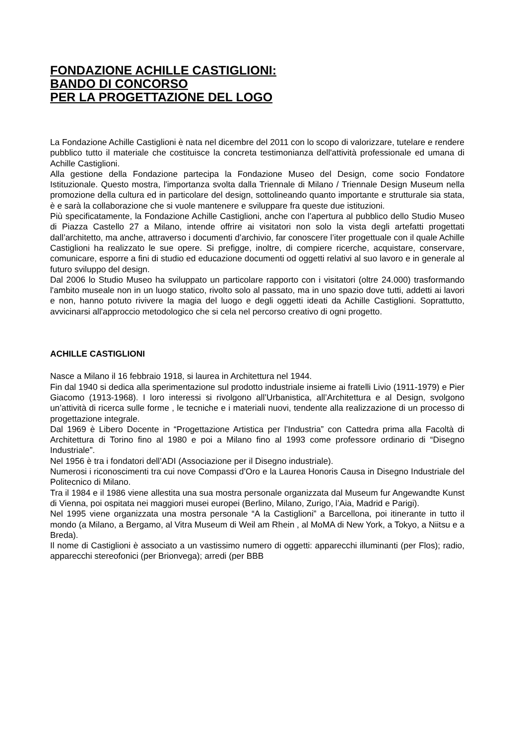FONDAZIONE ACHILLE CASTIGLIONI:
BANDO DI CONCORSO
PER LA PROGETTAZIONE DEL LOGO
La Fondazione Achille Castiglioni è nata nel dicembre del 2011 con lo scopo di valorizzare, tutelare e rendere pubblico tutto il materiale che costituisce la concreta testimonianza dell'attività professionale ed umana di Achille Castiglioni.
Alla gestione della Fondazione partecipa la Fondazione Museo del Design, come socio Fondatore Istituzionale. Questo mostra, l'importanza svolta dalla Triennale di Milano / Triennale Design Museum nella promozione della cultura ed in particolare del design, sottolineando quanto importante e strutturale sia stata, è e sarà la collaborazione che si vuole mantenere e sviluppare fra queste due istituzioni.
Più specificatamente, la Fondazione Achille Castiglioni, anche con l’apertura al pubblico dello Studio Museo di Piazza Castello 27 a Milano, intende offrire ai visitatori non solo la vista degli artefatti progettati dall’architetto, ma anche, attraverso i documenti d’archivio, far conoscere l’iter progettuale con il quale Achille Castiglioni ha realizzato le sue opere. Si prefigge, inoltre, di compiere ricerche, acquistare, conservare, comunicare, esporre a fini di studio ed educazione documenti od oggetti relativi al suo lavoro e in generale al futuro sviluppo del design.
Dal 2006 lo Studio Museo ha sviluppato un particolare rapporto con i visitatori (oltre 24.000) trasformando l'ambito museale non in un luogo statico, rivolto solo al passato, ma in uno spazio dove tutti, addetti ai lavori e non, hanno potuto rivivere la magia del luogo e degli oggetti ideati da Achille Castiglioni. Soprattutto, avvicinarsi all'approccio metodologico che si cela nel percorso creativo di ogni progetto.
ACHILLE CASTIGLIONI
Nasce a Milano il 16 febbraio 1918, si laurea in Architettura nel 1944.
Fin dal 1940 si dedica alla sperimentazione sul prodotto industriale insieme ai fratelli Livio (1911-1979) e Pier Giacomo (1913-1968). I loro interessi si rivolgono all’Urbanistica, all’Architettura e al Design, svolgono un’attività di ricerca sulle forme , le tecniche e i materiali nuovi, tendente alla realizzazione di un processo di progettazione integrale.
Dal 1969 è Libero Docente in “Progettazione Artistica per l’Industria” con Cattedra prima alla Facoltà di Architettura di Torino fino al 1980 e poi a Milano fino al 1993 come professore ordinario di “Disegno Industriale”.
Nel 1956 è tra i fondatori dell’ADI (Associazione per il Disegno industriale).
Numerosi i riconoscimenti tra cui nove Compassi d’Oro e la Laurea Honoris Causa in Disegno Industriale del Politecnico di Milano.
Tra il 1984 e il 1986 viene allestita una sua mostra personale organizzata dal Museum fur Angewandte Kunst di Vienna, poi ospitata nei maggiori musei europei (Berlino, Milano, Zurigo, l’Aia, Madrid e Parigi).
Nel 1995 viene organizzata una mostra personale “A la Castiglioni” a Barcellona, poi itinerante in tutto il mondo (a Milano, a Bergamo, al Vitra Museum di Weil am Rhein , al MoMA di New York, a Tokyo, a Niitsu e a Breda).
Il nome di Castiglioni è associato a un vastissimo numero di oggetti: apparecchi illuminanti (per Flos); radio, apparecchi stereofonici (per Brionvega); arredi (per BBB